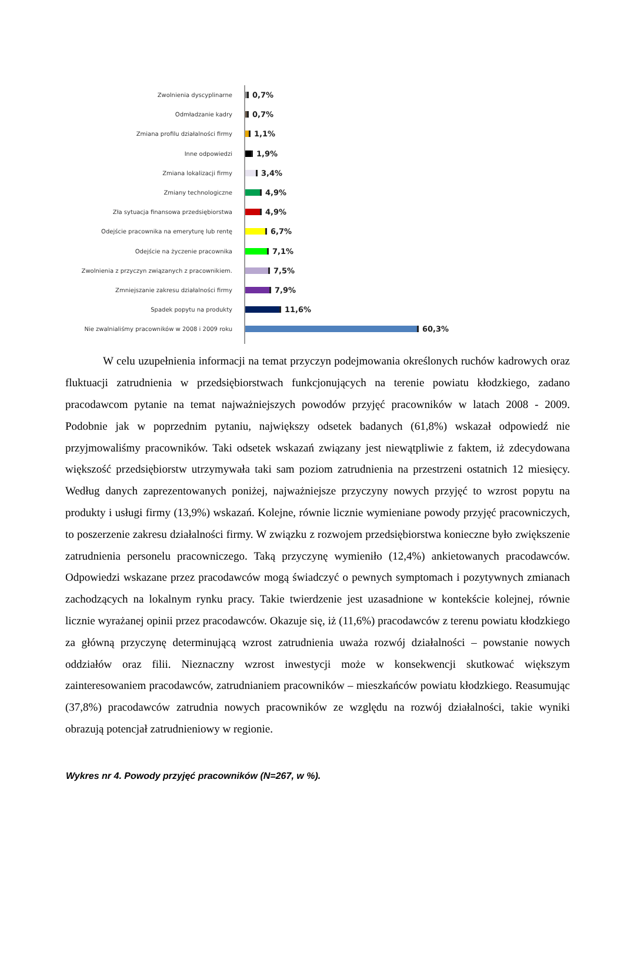Zwolnienia dyscyplinarne
0,7%
Odmładzanie kadry
0,7%
Zmiana profilu działalności firmy
1,1%
Inne odpowiedzi
1,9%
Zmiana lokalizacji firmy
3,4%
Zmiany technologiczne
4,9%
Zła sytuacja finansowa przedsiębiorstwa
4,9%
Odejście pracownika na emeryturę lub rentę
6,7%
Odejście na życzenie pracownika
7,1%
Zwolnienia z przyczyn związanych z pracownikiem.
7,5%
Zmniejszanie zakresu działalności firmy
7,9%
Spadek popytu na produkty
11,6%
Nie zwalnialiśmy pracowników w 2008 i 2009 roku
60,3%
W celu uzupełnienia informacji na temat przyczyn podejmowania określonych ruchów kadrowych oraz fluktuacji zatrudnienia w przedsiębiorstwach funkcjonujących na terenie powiatu kłodzkiego, zadano pracodawcom pytanie na temat najważniejszych powodów przyjęć pracowników w latach 2008 - 2009. Podobnie jak w poprzednim pytaniu, największy odsetek badanych (61,8%) wskazał odpowiedź nie przyjmowaliśmy pracowników. Taki odsetek wskazań związany jest niewątpliwie z faktem, iż zdecydowana większość przedsiębiorstw utrzymywała taki sam poziom zatrudnienia na przestrzeni ostatnich 12 miesięcy. Według danych zaprezentowanych poniżej, najważniejsze przyczyny nowych przyjęć to wzrost popytu na produkty i usługi firmy (13,9%) wskazań. Kolejne, równie licznie wymieniane powody przyjęć pracowniczych, to poszerzenie zakresu działalności firmy. W związku z rozwojem przedsiębiorstwa konieczne było zwiększenie zatrudnienia personelu pracowniczego. Taką przyczynę wymieniło (12,4%) ankietowanych pracodawców. Odpowiedzi wskazane przez pracodawców mogą świadczyć o pewnych symptomach i pozytywnych zmianach zachodzących na lokalnym rynku pracy. Takie twierdzenie jest uzasadnione w kontekście kolejnej, równie licznie wyrażanej opinii przez pracodawców. Okazuje się, iż (11,6%) pracodawców z terenu powiatu kłodzkiego za główną przyczynę determinującą wzrost zatrudnienia uważa rozwój działalności – powstanie nowych oddziałów oraz filii. Nieznaczny wzrost inwestycji może w konsekwencji skutkować większym zainteresowaniem pracodawców, zatrudnianiem pracowników – mieszkańców powiatu kłodzkiego. Reasumując (37,8%) pracodawców zatrudnia nowych pracowników ze względu na rozwój działalności, takie wyniki obrazują potencjał zatrudnieniowy w regionie.
Wykres nr 4. Powody przyjęć pracowników (N=267, w %).